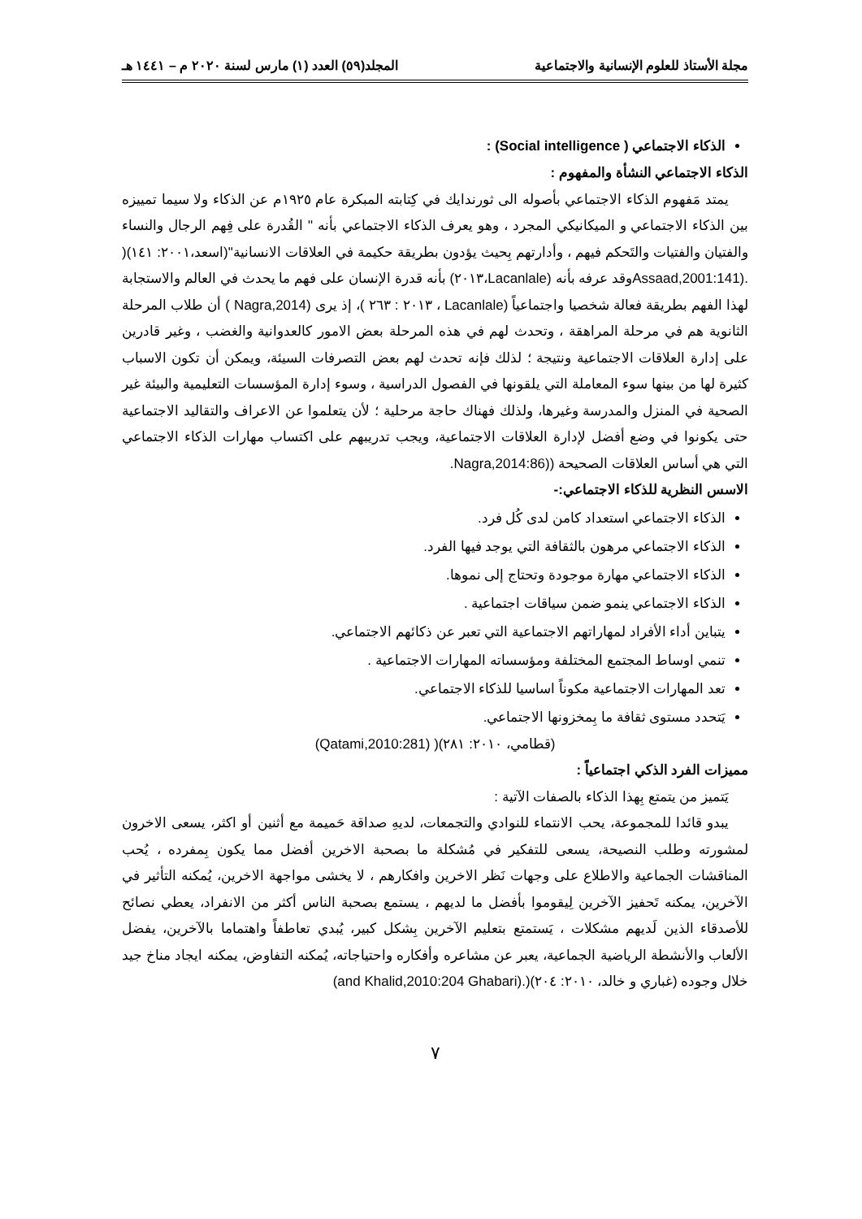مجلة الأستاذ للعلوم الإنسانية والاجتماعية المجلد(٥٩) العدد (١) مارس لسنة ٢٠٢٠ م – ١٤٤١ هـ
الذكاء الاجتماعي ( Social intelligence) :
الذكاء الاجتماعي النشأة والمفهوم :
يمتد مَفهوم الذكاء الاجتماعي بأصوله الى ثورندايك في كِتابته المبكرة عام ١٩٢٥م عن الذكاء ولا سيما تمييزه بين الذكاء الاجتماعي و الميكانيكي المجرد ، وهو يعرف الذكاء الاجتماعي بأنه " القُدرة على فِهم الرجال والنساء والفتيان والفتيات والتَحكم فيهم ، وأدارتهم بِحيث يؤدون بطريقة حكيمة في العلاقات الانسانية"(اسعد،٢٠٠١: ١٤١)( .(Assaad,2001:141وقد عرفه بأنه (Lacanlale،٢٠١٣) بأنه قدرة الإنسان على فهم ما يحدث في العالم والاستجابة لهذا الفهم بطريقة فعالة شخصيا واجتماعياً (Lacanlale ، ٢٠١٣ : ٢٦٣ )، إذ يرى (Nagra,2014 ) أن طلاب المرحلة الثانوية هم في مرحلة المراهقة ، وتحدث لهم في هذه المرحلة بعض الامور كالعدوانية والغضب ، وغير قادرين على إدارة العلاقات الاجتماعية ونتيجة ؛ لذلك فإنه تحدث لهم بعض التصرفات السيئة، ويمكن أن تكون الاسباب كثيرة لها من بينها سوء المعاملة التي يلقونها في الفصول الدراسية ، وسوء إدارة المؤسسات التعليمية والبيئة غير الصحية في المنزل والمدرسة وغيرها، ولذلك فهناك حاجة مرحلية ؛ لأن يتعلموا عن الاعراف والتقاليد الاجتماعية حتى يكونوا في وضع أفضل لإدارة العلاقات الاجتماعية، ويجب تدريبهم على اكتساب مهارات الذكاء الاجتماعي التي هي أساس العلاقات الصحيحة ((Nagra,2014:86.
الاسس النظرية للذكاء الاجتماعي:-
الذكاء الاجتماعي استعداد كامن لدى كُل فرد.
الذكاء الاجتماعي مرهون بالثقافة التي يوجد فيها الفرد.
الذكاء الاجتماعي مهارة موجودة وتحتاج إلى نموها.
الذكاء الاجتماعي ينمو ضمن سياقات اجتماعية .
يتباين أداء الأفراد لمهاراتهم الاجتماعية التي تعبر عن ذكائهم الاجتماعي.
تنمي اوساط المجتمع المختلفة ومؤسساته المهارات الاجتماعية .
تعد المهارات الاجتماعية مكوناً اساسيا للذكاء الاجتماعي.
يَتحدد مستوى ثقافة ما بِمخزونها الاجتماعي.
(قطامي، ٢٠١٠: ٢٨١)( (Qatami,2010:281)
مميزات الفرد الذكي اجتماعياً :
يَتميز من يتمتع بِهذا الذكاء بالصفات الآتية :
يبدو قائدا للمجموعة، يحب الانتماء للنوادي والتجمعات، لديهِ صداقة حَميمة مع أثنين أو اكثر، يسعى الاخرون لمشورته وطلب النصيحة، يسعى للتفكير في مُشكلة ما بصحبة الاخرين أفضل مما يكون بِمفرده ، يُحب المناقشات الجماعية والاطلاع على وجهات نَظر الاخرين وافكارهم ، لا يخشى مواجهة الاخرين، يُمكنه التأثير في الآخرين، يمكنه تَحفيز الآخرين لِيقوموا بأفضل ما لديهم ، يستمع بصحبة الناس أكثر من الانفراد، يعطي نصائح للأصدقاء الذين لَديهم مشكلات ، يَستمتع بتعليم الآخرين بِشكل كبير، يُبدي تعاطفاً واهتماما بالآخرين، يفضل الألعاب والأنشطة الرياضية الجماعية، يعبر عن مشاعره وأفكاره واحتياجاته، يُمكنه التفاوض، يمكنه ايجاد مناخ جيد خلال وجوده (غباري و خالد، ٢٠١٠: ٢٠٤)(.(and Khalid,2010:204 Ghabari)
٧